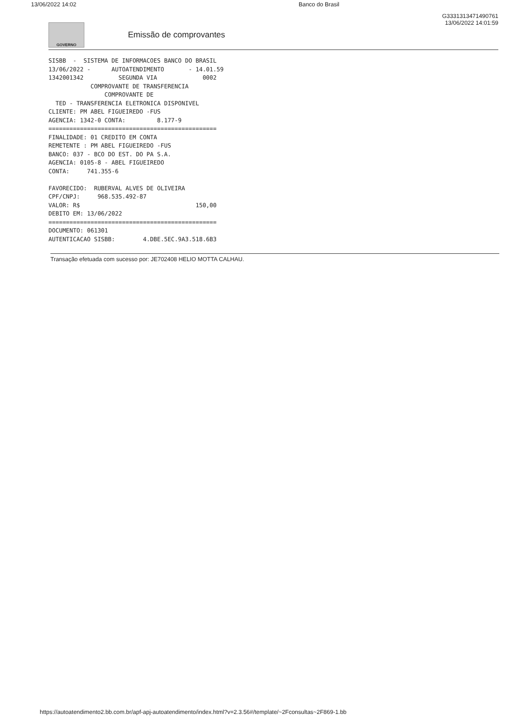13/06/2022 14:02 Banco do Brasil
GOVERNO
Emissão de comprovantes
G3331313471490761
13/06/2022 14:01:59
SISBB  -  SISTEMA DE INFORMACOES BANCO DO BRASIL
13/06/2022 -      AUTOATENDIMENTO       - 14.01.59
1342001342          SEGUNDA VIA             0002
            COMPROVANTE DE TRANSFERENCIA
                COMPROVANTE DE
  TED - TRANSFERENCIA ELETRONICA DISPONIVEL
CLIENTE: PM ABEL FIGUEIREDO -FUS
AGENCIA: 1342-0 CONTA:         8.177-9
================================================
FINALIDADE: 01 CREDITO EM CONTA
REMETENTE : PM ABEL FIGUEIREDO -FUS
BANCO: 037 - BCO DO EST. DO PA S.A.
AGENCIA: 0105-8 - ABEL FIGUEIREDO
CONTA:     741.355-6

FAVORECIDO:  RUBERVAL ALVES DE OLIVEIRA
CPF/CNPJ:     968.535.492-87
VALOR: R$                                 150,00
DEBITO EM: 13/06/2022
================================================
DOCUMENTO: 061301
AUTENTICACAO SISBB:        4.DBE.5EC.9A3.518.6B3
Transação efetuada com sucesso por: JE702408 HELIO MOTTA CALHAU.
https://autoatendimento2.bb.com.br/apf-apj-autoatendimento/index.html?v=2.3.56#/template/~2Fconsultas~2F869-1.bb